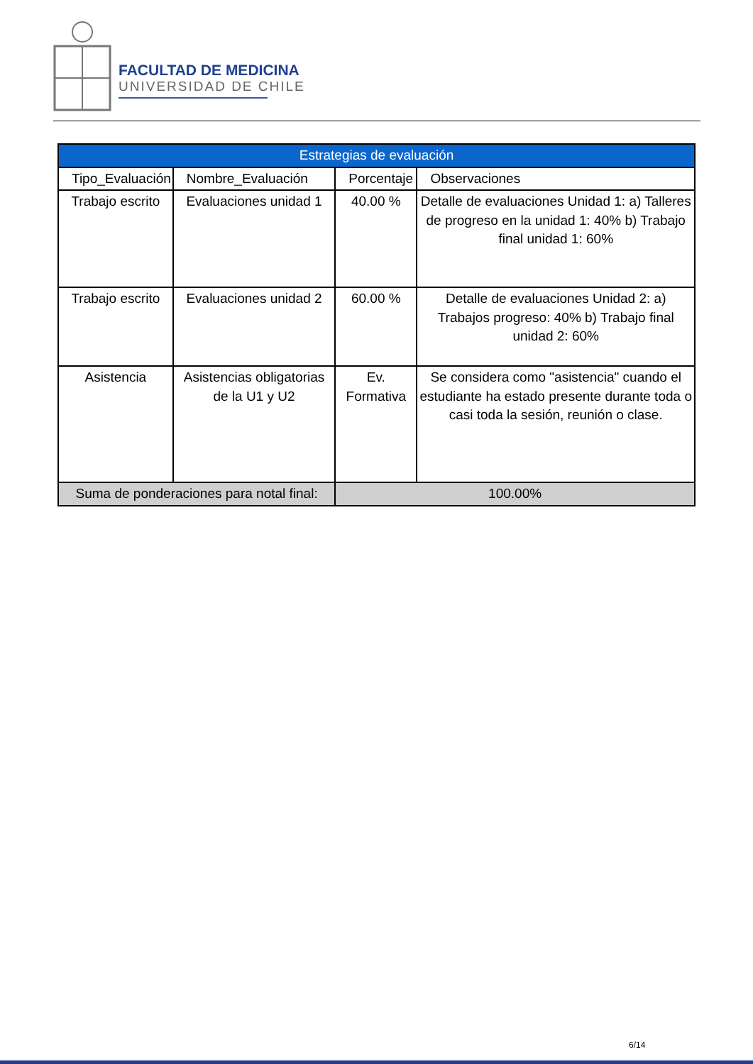FACULTAD DE MEDICINA
UNIVERSIDAD DE CHILE
| Estrategias de evaluación | | | |
| --- | --- | --- | --- |
| Tipo_Evaluación | Nombre_Evaluación | Porcentaje | Observaciones |
| Trabajo escrito | Evaluaciones unidad 1 | 40.00 % | Detalle de evaluaciones Unidad 1: a) Talleres de progreso en la unidad 1: 40% b) Trabajo final unidad 1: 60% |
| Trabajo escrito | Evaluaciones unidad 2 | 60.00 % | Detalle de evaluaciones Unidad 2: a) Trabajos progreso: 40% b) Trabajo final unidad 2: 60% |
| Asistencia | Asistencias obligatorias de la U1 y U2 | Ev. Formativa | Se considera como "asistencia" cuando el estudiante ha estado presente durante toda o casi toda la sesión, reunión o clase. |
| Suma de ponderaciones para notal final: | | 100.00% | |
6/14